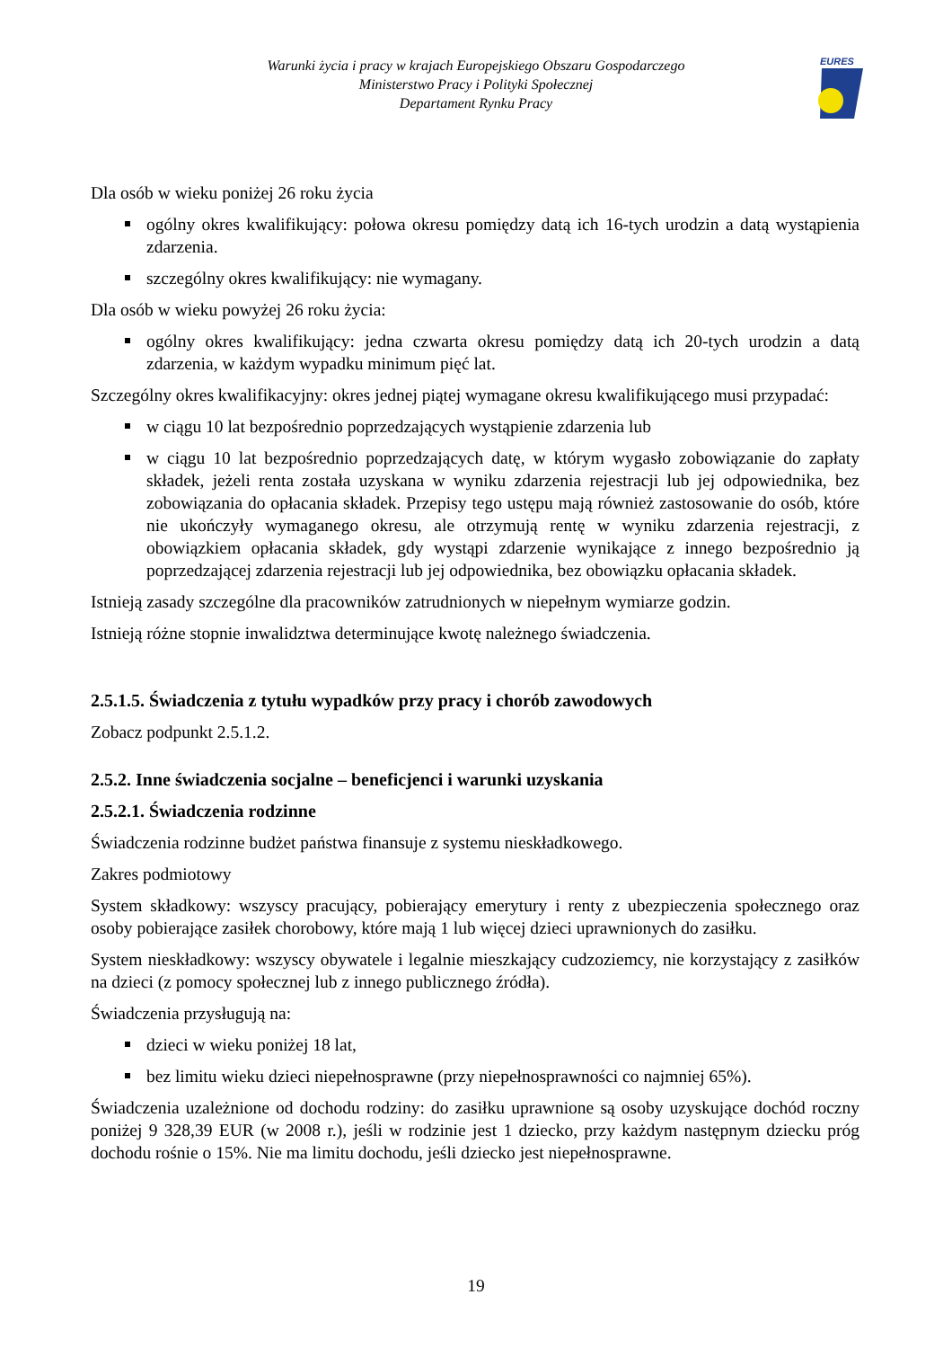Warunki życia i pracy w krajach Europejskiego Obszaru Gospodarczego
Ministerstwo Pracy i Polityki Społecznej
Departament Rynku Pracy
EURES
Dla osób w wieku poniżej 26 roku życia
ogólny okres kwalifikujący: połowa okresu pomiędzy datą ich 16-tych urodzin a datą wystąpienia zdarzenia.
szczególny okres kwalifikujący: nie wymagany.
Dla osób w wieku powyżej 26 roku życia:
ogólny okres kwalifikujący: jedna czwarta okresu pomiędzy datą ich 20-tych urodzin a datą zdarzenia, w każdym wypadku minimum pięć lat.
Szczególny okres kwalifikacyjny: okres jednej piątej wymagane okresu kwalifikującego musi przypadać:
w ciągu 10 lat bezpośrednio poprzedzających wystąpienie zdarzenia lub
w ciągu 10 lat bezpośrednio poprzedzających datę, w którym wygasło zobowiązanie do zapłaty składek, jeżeli renta została uzyskana w wyniku zdarzenia rejestracji lub jej odpowiednika, bez zobowiązania do opłacania składek. Przepisy tego ustępu mają również zastosowanie do osób, które nie ukończyły wymaganego okresu, ale otrzymują rentę w wyniku zdarzenia rejestracji, z obowiązkiem opłacania składek, gdy wystąpi zdarzenie wynikające z innego bezpośrednio ją poprzedzającej zdarzenia rejestracji lub jej odpowiednika, bez obowiązku opłacania składek.
Istnieją zasady szczególne dla pracowników zatrudnionych w niepełnym wymiarze godzin.
Istnieją różne stopnie inwalidztwa determinujące kwotę należnego świadczenia.
2.5.1.5. Świadczenia z tytułu wypadków przy pracy i chorób zawodowych
Zobacz podpunkt 2.5.1.2.
2.5.2. Inne świadczenia socjalne – beneficjenci i warunki uzyskania
2.5.2.1. Świadczenia rodzinne
Świadczenia rodzinne budżet państwa finansuje z systemu nieskładkowego.
Zakres podmiotowy
System składkowy: wszyscy pracujący, pobierający emerytury i renty z ubezpieczenia społecznego oraz osoby pobierające zasiłek chorobowy, które mają 1 lub więcej dzieci uprawnionych do zasiłku.
System nieskładkowy: wszyscy obywatele i legalnie mieszkający cudzoziemcy, nie korzystający z zasiłków na dzieci (z pomocy społecznej lub z innego publicznego źródła).
Świadczenia przysługują na:
dzieci w wieku poniżej 18 lat,
bez limitu wieku dzieci niepełnosprawne (przy niepełnosprawności co najmniej 65%).
Świadczenia uzależnione od dochodu rodziny: do zasiłku uprawnione są osoby uzyskujące dochód roczny poniżej 9 328,39 EUR (w 2008 r.), jeśli w rodzinie jest 1 dziecko, przy każdym następnym dziecku próg dochodu rośnie o 15%. Nie ma limitu dochodu, jeśli dziecko jest niepełnosprawne.
19